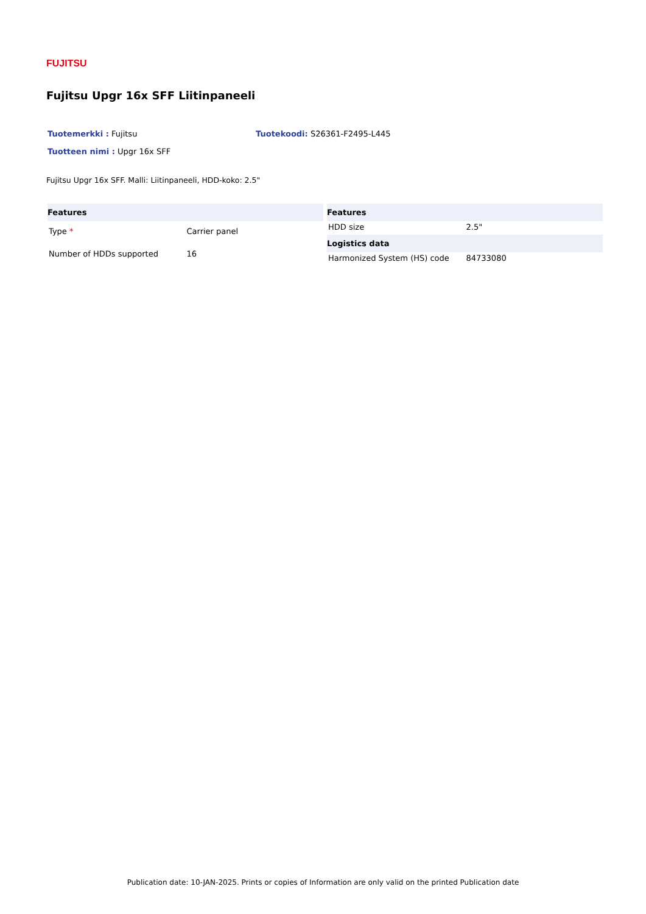FUJITSU
Fujitsu Upgr 16x SFF Liitinpaneeli
Tuotemerkki : Fujitsu Tuotekoodi: S26361-F2495-L445
Tuotteen nimi : Upgr 16x SFF
Fujitsu Upgr 16x SFF. Malli: Liitinpaneeli, HDD-koko: 2.5"
| Features | |
| --- | --- |
| Type * | Carrier panel |
| Number of HDDs supported | 16 |
| Features | |
| --- | --- |
| HDD size | 2.5" |
| Logistics data | |
| Harmonized System (HS) code | 84733080 |
Publication date: 10-JAN-2025. Prints or copies of Information are only valid on the printed Publication date